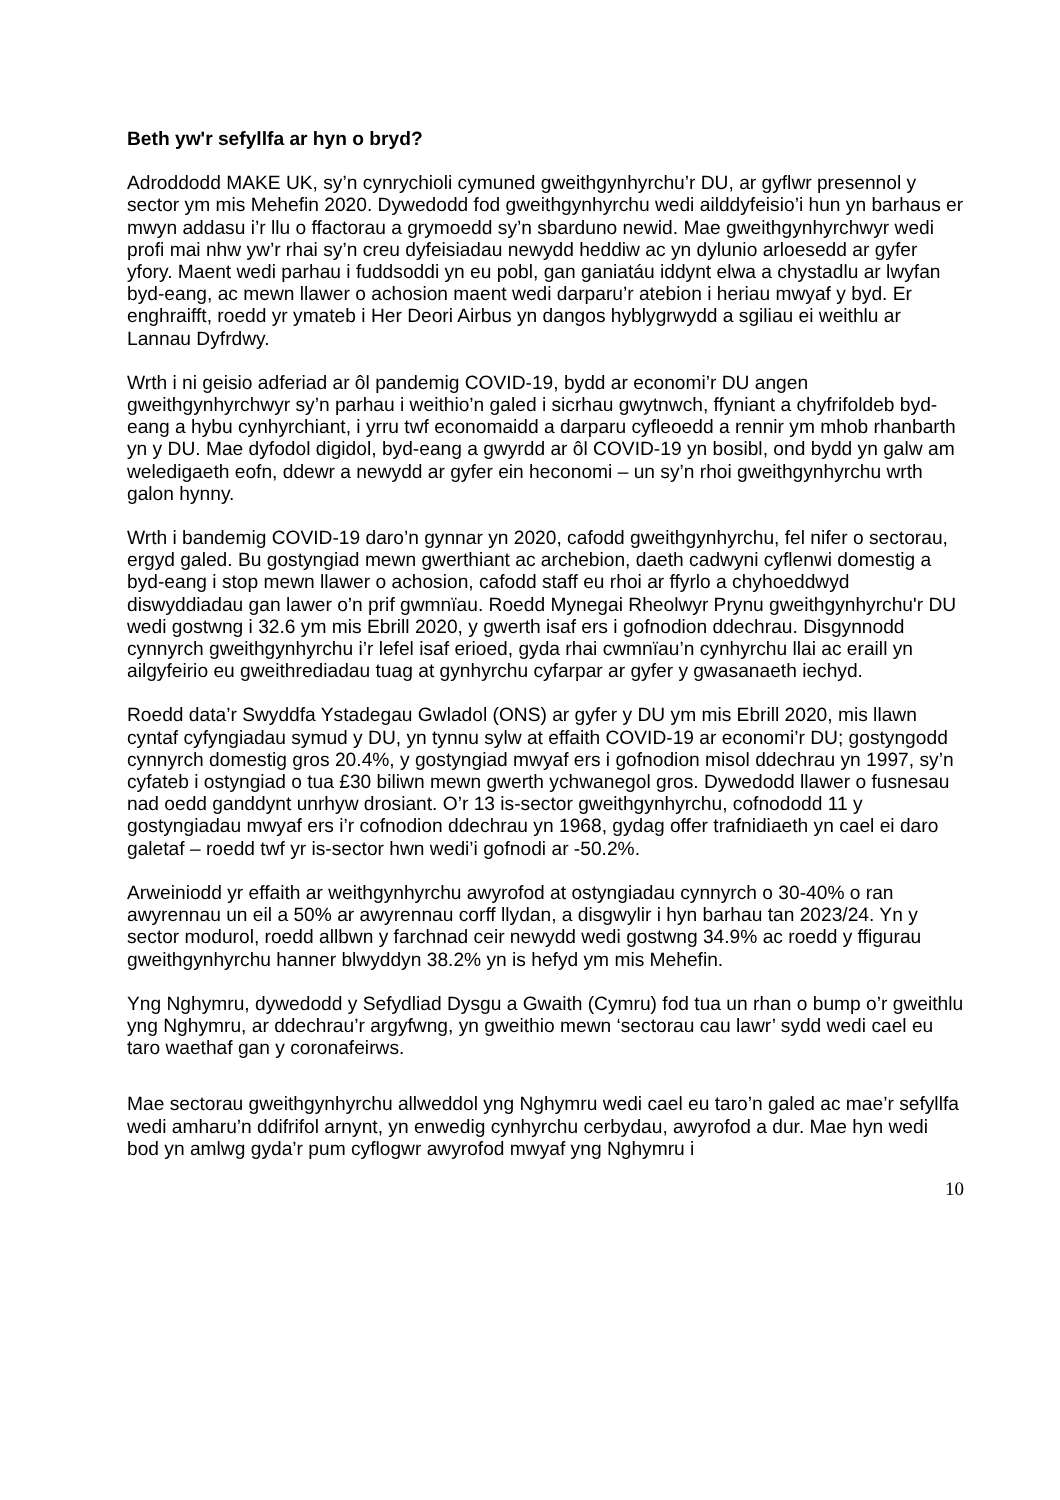Beth yw'r sefyllfa ar hyn o bryd?
Adroddodd MAKE UK, sy’n cynrychioli cymuned gweithgynhyrchu’r DU, ar gyflwr presennol y sector ym mis Mehefin 2020. Dywedodd fod gweithgynhyrchu wedi ailddyfeisio’i hun yn barhaus er mwyn addasu i’r llu o ffactorau a grymoedd sy’n sbarduno newid. Mae gweithgynhyrchwyr wedi profi mai nhw yw’r rhai sy’n creu dyfeisiadau newydd heddiw ac yn dylunio arloesedd ar gyfer yfory. Maent wedi parhau i fuddsoddi yn eu pobl, gan ganiatáu iddynt elwa a chystadlu ar lwyfan byd-eang, ac mewn llawer o achosion maent wedi darparu’r atebion i heriau mwyaf y byd. Er enghraifft, roedd yr ymateb i Her Deori Airbus yn dangos hyblygrwydd a sgiliau ei weithlu ar Lannau Dyfrdwy.
Wrth i ni geisio adferiad ar ôl pandemig COVID-19, bydd ar economi’r DU angen gweithgynhyrchwyr sy’n parhau i weithio’n galed i sicrhau gwytnwch, ffyniant a chyfrifoldeb byd-eang a hybu cynhyrchiant, i yrru twf economaidd a darparu cyfleoedd a rennir ym mhob rhanbarth yn y DU. Mae dyfodol digidol, byd-eang a gwyrdd ar ôl COVID-19 yn bosibl, ond bydd yn galw am weledigaeth eofn, ddewr a newydd ar gyfer ein heconomi – un sy’n rhoi gweithgynhyrchu wrth galon hynny.
Wrth i bandemig COVID-19 daro’n gynnar yn 2020, cafodd gweithgynhyrchu, fel nifer o sectorau, ergyd galed. Bu gostyngiad mewn gwerthiant ac archebion, daeth cadwyni cyflenwi domestig a byd-eang i stop mewn llawer o achosion, cafodd staff eu rhoi ar ffyrlo a chyhoeddwyd diswyddiadau gan lawer o’n prif gwmnïau. Roedd Mynegai Rheolwyr Prynu gweithgynhyrchu'r DU wedi gostwng i 32.6 ym mis Ebrill 2020, y gwerth isaf ers i gofnodion ddechrau. Disgynnodd cynnyrch gweithgynhyrchu i’r lefel isaf erioed, gyda rhai cwmnïau’n cynhyrchu llai ac eraill yn ailgyfeirio eu gweithrediadau tuag at gynhyrchu cyfarpar ar gyfer y gwasanaeth iechyd.
Roedd data’r Swyddfa Ystadegau Gwladol (ONS) ar gyfer y DU ym mis Ebrill 2020, mis llawn cyntaf cyfyngiadau symud y DU, yn tynnu sylw at effaith COVID-19 ar economi’r DU; gostyngodd cynnyrch domestig gros 20.4%, y gostyngiad mwyaf ers i gofnodion misol ddechrau yn 1997, sy’n cyfateb i ostyngiad o tua £30 biliwn mewn gwerth ychwanegol gros. Dywedodd llawer o fusnesau nad oedd ganddynt unrhyw drosiant. O’r 13 is-sector gweithgynhyrchu, cofnododd 11 y gostyngiadau mwyaf ers i’r cofnodion ddechrau yn 1968, gydag offer trafnidiaeth yn cael ei daro galetaf – roedd twf yr is-sector hwn wedi’i gofnodi ar -50.2%.
Arweiniodd yr effaith ar weithgynhyrchu awyrofod at ostyngiadau cynnyrch o 30-40% o ran awyrennau un eil a 50% ar awyrennau corff llydan, a disgwylir i hyn barhau tan 2023/24. Yn y sector modurol, roedd allbwn y farchnad ceir newydd wedi gostwng 34.9% ac roedd y ffigurau gweithgynhyrchu hanner blwyddyn 38.2% yn is hefyd ym mis Mehefin.
Yng Nghymru, dywedodd y Sefydliad Dysgu a Gwaith (Cymru) fod tua un rhan o bump o’r gweithlu yng Nghymru, ar ddechrau’r argyfwng, yn gweithio mewn ‘sectorau cau lawr’ sydd wedi cael eu taro waethaf gan y coronafeirws.
Mae sectorau gweithgynhyrchu allweddol yng Nghymru wedi cael eu taro’n galed ac mae’r sefyllfa wedi amharu’n ddifrifol arnynt, yn enwedig cynhyrchu cerbydau, awyrofod a dur. Mae hyn wedi bod yn amlwg gyda’r pum cyflogwr awyrofod mwyaf yng Nghymru i
10